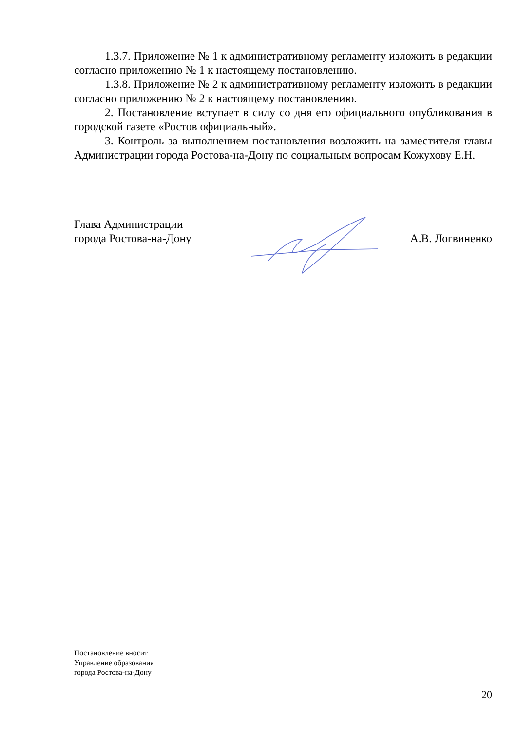1.3.7. Приложение № 1 к административному регламенту изложить в редакции согласно приложению № 1 к настоящему постановлению.
1.3.8. Приложение № 2 к административному регламенту изложить в редакции согласно приложению № 2 к настоящему постановлению.
2. Постановление вступает в силу со дня его официального опубликования в городской газете «Ростов официальный».
3. Контроль за выполнением постановления возложить на заместителя главы Администрации города Ростова-на-Дону по социальным вопросам Кожухову Е.Н.
Глава Администрации
города Ростова-на-Дону
А.В. Логвиненко
Постановление вносит
Управление образования
города Ростова-на-Дону
20